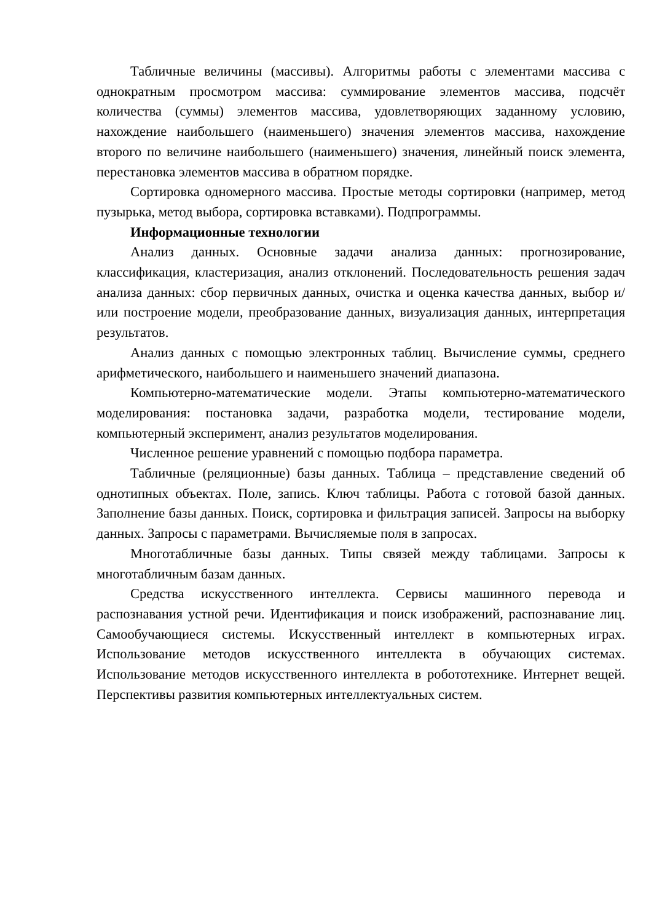Табличные величины (массивы). Алгоритмы работы с элементами массива с однократным просмотром массива: суммирование элементов массива, подсчёт количества (суммы) элементов массива, удовлетворяющих заданному условию, нахождение наибольшего (наименьшего) значения элементов массива, нахождение второго по величине наибольшего (наименьшего) значения, линейный поиск элемента, перестановка элементов массива в обратном порядке.
Сортировка одномерного массива. Простые методы сортировки (например, метод пузырька, метод выбора, сортировка вставками). Подпрограммы.
Информационные технологии
Анализ данных. Основные задачи анализа данных: прогнозирование, классификация, кластеризация, анализ отклонений. Последовательность решения задач анализа данных: сбор первичных данных, очистка и оценка качества данных, выбор и/или построение модели, преобразование данных, визуализация данных, интерпретация результатов.
Анализ данных с помощью электронных таблиц. Вычисление суммы, среднего арифметического, наибольшего и наименьшего значений диапазона.
Компьютерно-математические модели. Этапы компьютерно-математического моделирования: постановка задачи, разработка модели, тестирование модели, компьютерный эксперимент, анализ результатов моделирования.
Численное решение уравнений с помощью подбора параметра.
Табличные (реляционные) базы данных. Таблица – представление сведений об однотипных объектах. Поле, запись. Ключ таблицы. Работа с готовой базой данных. Заполнение базы данных. Поиск, сортировка и фильтрация записей. Запросы на выборку данных. Запросы с параметрами. Вычисляемые поля в запросах.
Многотабличные базы данных. Типы связей между таблицами. Запросы к многотабличным базам данных.
Средства искусственного интеллекта. Сервисы машинного перевода и распознавания устной речи. Идентификация и поиск изображений, распознавание лиц. Самообучающиеся системы. Искусственный интеллект в компьютерных играх. Использование методов искусственного интеллекта в обучающих системах. Использование методов искусственного интеллекта в робототехнике. Интернет вещей. Перспективы развития компьютерных интеллектуальных систем.